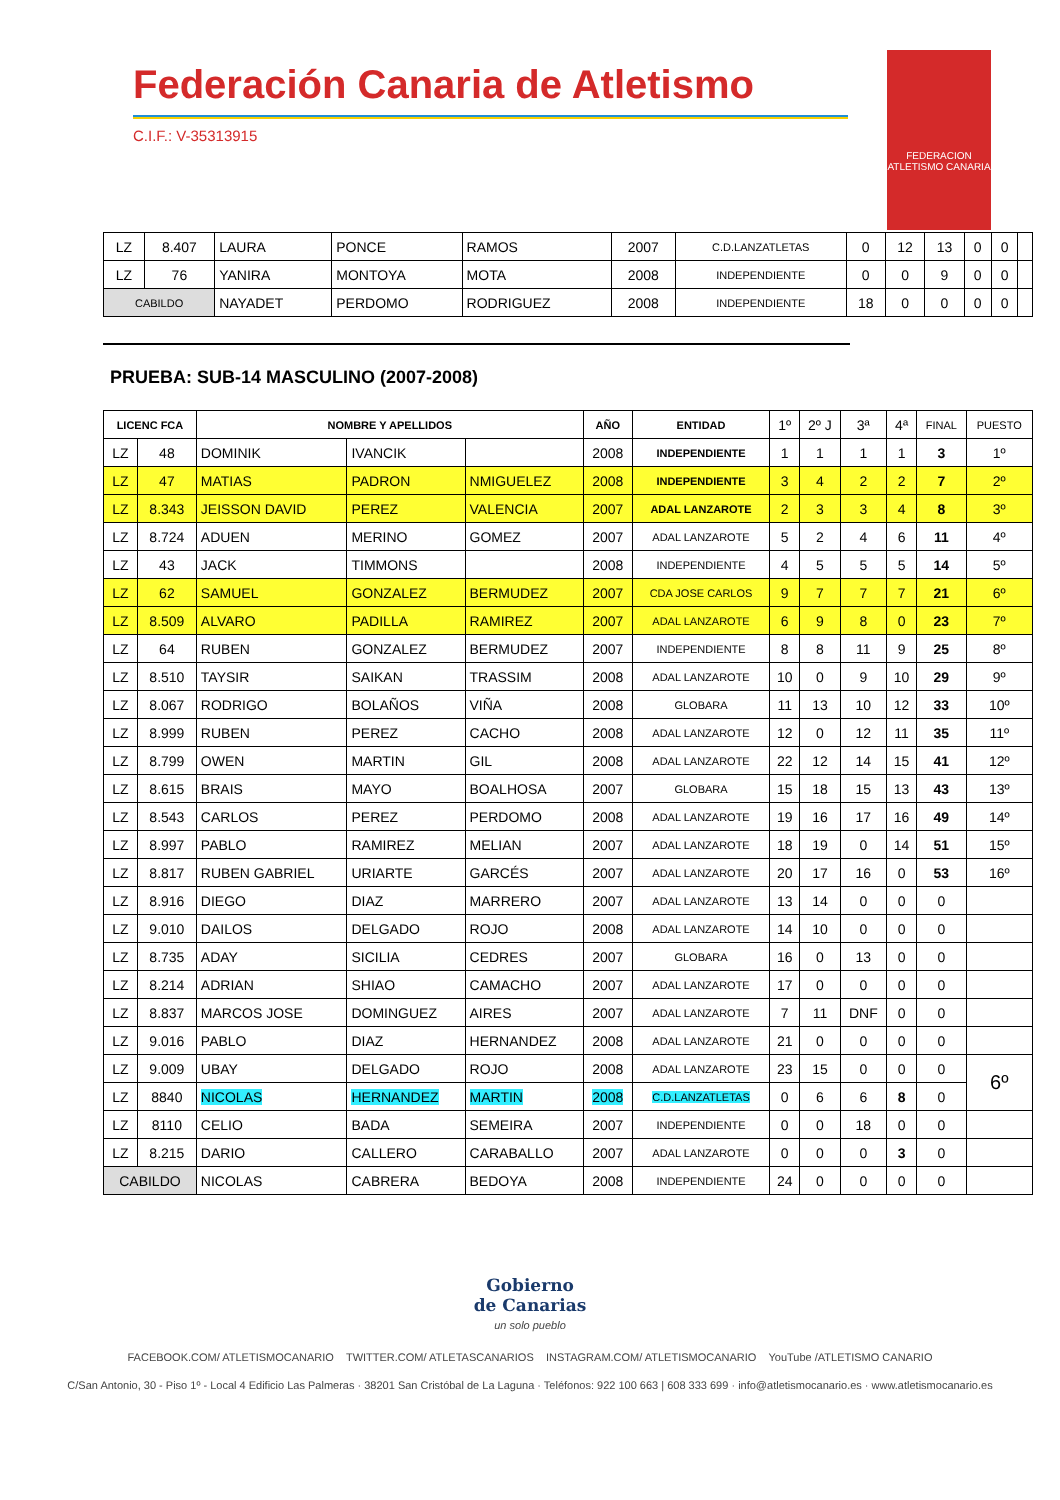Federación Canaria de Atletismo
C.I.F.: V-35313915
FEDERACION ATLETISMO CANARIA
| LZ | 8.407 | LAURA | PONCE | RAMOS | 2007 | C.D.LANZATLETAS | 0 | 12 | 13 | 0 | 0 | |
| LZ | 76 | YANIRA | MONTOYA | MOTA | 2008 | INDEPENDIENTE | 0 | 0 | 9 | 0 | 0 | |
| CABILDO | | NAYADET | PERDOMO | RODRIGUEZ | 2008 | INDEPENDIENTE | 18 | 0 | 0 | 0 | 0 | |
PRUEBA: SUB-14 MASCULINO (2007-2008)
| LICENC FCA | | NOMBRE Y APELLIDOS | | | AÑO | ENTIDAD | 1º | 2º J | 3ª | 4ª | FINAL | PUESTO |
| LZ | 48 | DOMINIK | IVANCIK | | 2008 | INDEPENDIENTE | 1 | 1 | 1 | 1 | 3 | 1º |
| LZ | 47 | MATIAS | PADRON | NMIGUELEZ | 2008 | INDEPENDIENTE | 3 | 4 | 2 | 2 | 7 | 2º |
| LZ | 8.343 | JEISSON DAVID | PEREZ | VALENCIA | 2007 | ADAL LANZAROTE | 2 | 3 | 3 | 4 | 8 | 3º |
| LZ | 8.724 | ADUEN | MERINO | GOMEZ | 2007 | ADAL LANZAROTE | 5 | 2 | 4 | 6 | 11 | 4º |
| LZ | 43 | JACK | TIMMONS | | 2008 | INDEPENDIENTE | 4 | 5 | 5 | 5 | 14 | 5º |
| LZ | 62 | SAMUEL | GONZALEZ | BERMUDEZ | 2007 | CDA JOSE CARLOS | 9 | 7 | 7 | 7 | 21 | 6º |
| LZ | 8.509 | ALVARO | PADILLA | RAMIREZ | 2007 | ADAL LANZAROTE | 6 | 9 | 8 | 0 | 23 | 7º |
| LZ | 64 | RUBEN | GONZALEZ | BERMUDEZ | 2007 | INDEPENDIENTE | 8 | 8 | 11 | 9 | 25 | 8º |
| LZ | 8.510 | TAYSIR | SAIKAN | TRASSIM | 2008 | ADAL LANZAROTE | 10 | 0 | 9 | 10 | 29 | 9º |
| LZ | 8.067 | RODRIGO | BOLAÑOS | VIÑA | 2008 | GLOBARA | 11 | 13 | 10 | 12 | 33 | 10º |
| LZ | 8.999 | RUBEN | PEREZ | CACHO | 2008 | ADAL LANZAROTE | 12 | 0 | 12 | 11 | 35 | 11º |
| LZ | 8.799 | OWEN | MARTIN | GIL | 2008 | ADAL LANZAROTE | 22 | 12 | 14 | 15 | 41 | 12º |
| LZ | 8.615 | BRAIS | MAYO | BOALHOSA | 2007 | GLOBARA | 15 | 18 | 15 | 13 | 43 | 13º |
| LZ | 8.543 | CARLOS | PEREZ | PERDOMO | 2008 | ADAL LANZAROTE | 19 | 16 | 17 | 16 | 49 | 14º |
| LZ | 8.997 | PABLO | RAMIREZ | MELIAN | 2007 | ADAL LANZAROTE | 18 | 19 | 0 | 14 | 51 | 15º |
| LZ | 8.817 | RUBEN GABRIEL | URIARTE | GARCÉS | 2007 | ADAL LANZAROTE | 20 | 17 | 16 | 0 | 53 | 16º |
| LZ | 8.916 | DIEGO | DIAZ | MARRERO | 2007 | ADAL LANZAROTE | 13 | 14 | 0 | 0 | 0 | |
| LZ | 9.010 | DAILOS | DELGADO | ROJO | 2008 | ADAL LANZAROTE | 14 | 10 | 0 | 0 | 0 | |
| LZ | 8.735 | ADAY | SICILIA | CEDRES | 2007 | GLOBARA | 16 | 0 | 13 | 0 | 0 | |
| LZ | 8.214 | ADRIAN | SHIAO | CAMACHO | 2007 | ADAL LANZAROTE | 17 | 0 | 0 | 0 | 0 | |
| LZ | 8.837 | MARCOS JOSE | DOMINGUEZ | AIRES | 2007 | ADAL LANZAROTE | 7 | 11 | DNF | 0 | 0 | |
| LZ | 9.016 | PABLO | DIAZ | HERNANDEZ | 2008 | ADAL LANZAROTE | 21 | 0 | 0 | 0 | 0 | |
| LZ | 9.009 | UBAY | DELGADO | ROJO | 2008 | ADAL LANZAROTE | 23 | 15 | 0 | 0 | 0 | 6º |
| LZ | 8840 | NICOLAS | HERNANDEZ | MARTIN | 2008 | C.D.LANZATLETAS | 0 | 6 | 6 | 8 | 0 | |
| LZ | 8110 | CELIO | BADA | SEMEIRA | 2007 | INDEPENDIENTE | 0 | 0 | 18 | 0 | 0 | |
| LZ | 8.215 | DARIO | CALLERO | CARABALLO | 2007 | ADAL LANZAROTE | 0 | 0 | 0 | 3 | 0 | |
| CABILDO | | NICOLAS | CABRERA | BEDOYA | 2008 | INDEPENDIENTE | 24 | 0 | 0 | 0 | 0 | |
Gobierno
de Canarias
un solo pueblo
FACEBOOK.COM/ ATLETISMOCANARIO TWITTER.COM/ ATLETASCANARIOS INSTAGRAM.COM/ ATLETISMOCANARIO YouTube /ATLETISMO CANARIO
C/San Antonio, 30 - Piso 1º - Local 4 Edificio Las Palmeras · 38201 San Cristóbal de La Laguna · Teléfonos: 922 100 663 | 608 333 699 · info@atletismocanario.es · www.atletismocanario.es